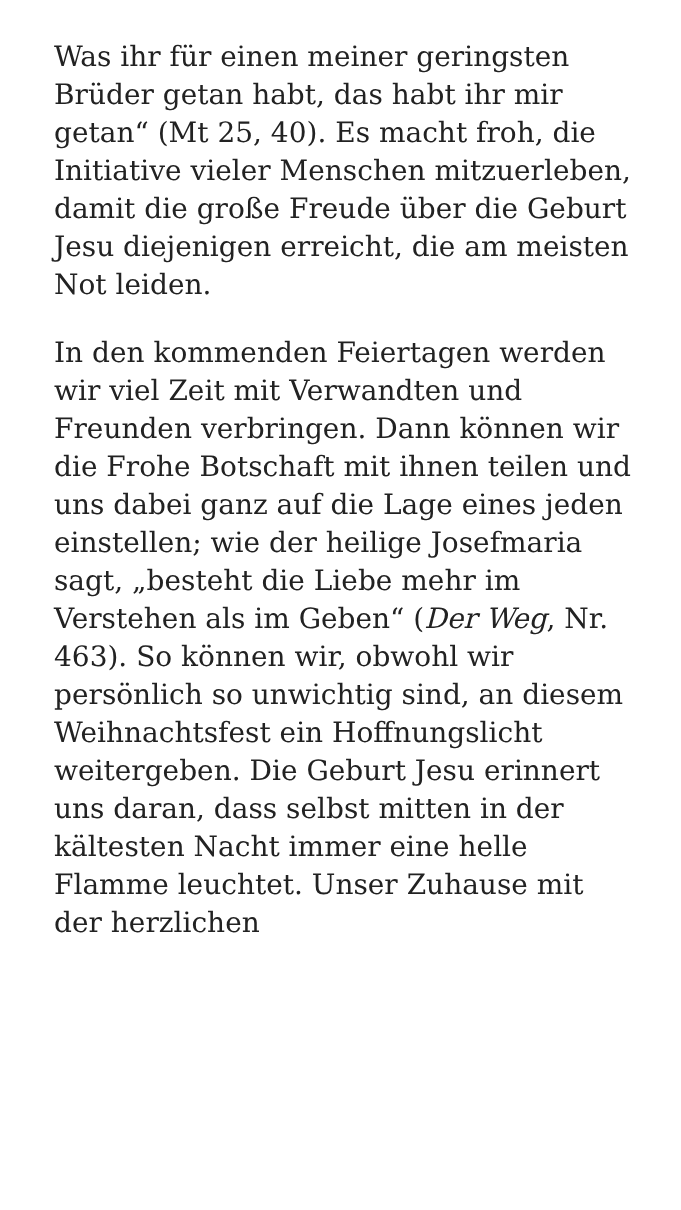Was ihr für einen meiner geringsten Brüder getan habt, das habt ihr mir getan“ (Mt 25, 40). Es macht froh, die Initiative vieler Menschen mitzuerleben, damit die große Freude über die Geburt Jesu diejenigen erreicht, die am meisten Not leiden.
In den kommenden Feiertagen werden wir viel Zeit mit Verwandten und Freunden verbringen. Dann können wir die Frohe Botschaft mit ihnen teilen und uns dabei ganz auf die Lage eines jeden einstellen; wie der heilige Josefmaria sagt, „besteht die Liebe mehr im Verstehen als im Geben“ (Der Weg, Nr. 463). So können wir, obwohl wir persönlich so unwichtig sind, an diesem Weihnachtsfest ein Hoffnungslicht weitergeben. Die Geburt Jesu erinnert uns daran, dass selbst mitten in der kältesten Nacht immer eine helle Flamme leuchtet. Unser Zuhause mit der herzlichen